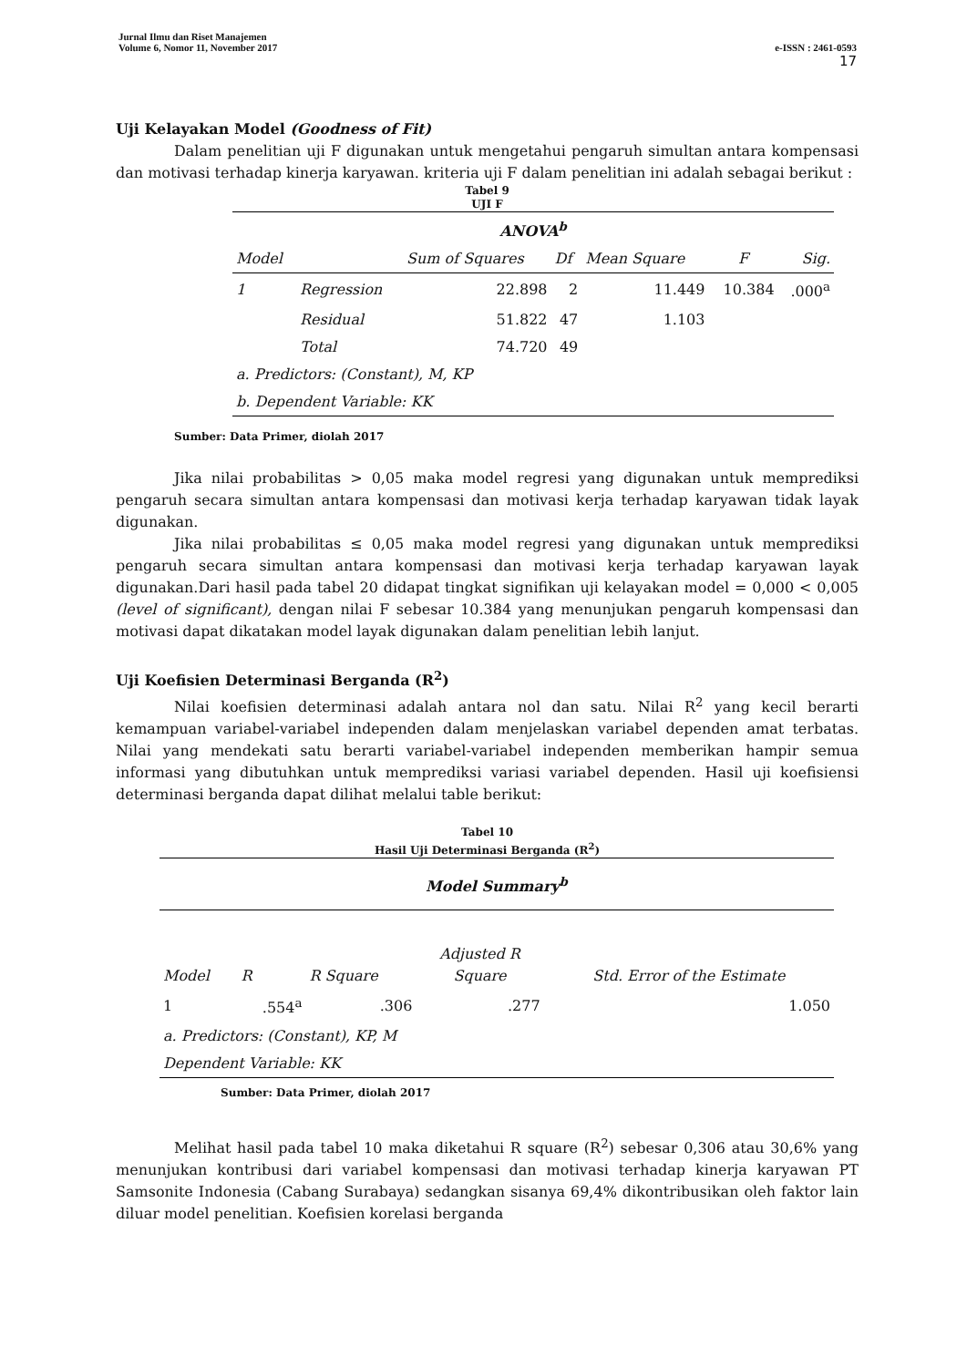e-ISSN : 2461-0593
17 Jurnal Ilmu dan Riset Manajemen
Volume 6, Nomor 11, November 2017
Uji Kelayakan Model (Goodness of Fit)
Dalam penelitian uji F digunakan untuk mengetahui pengaruh simultan antara kompensasi dan motivasi terhadap kinerja karyawan. kriteria uji F dalam penelitian ini adalah sebagai berikut :
Tabel 9
UJI F
| ANOVA<sup>b</sup> | | | | | | |
| Model | | Sum of Squares | Df | Mean Square | F | Sig. |
| 1 | Regression | 22.898 | 2 | 11.449 | 10.384 | .000<sup>a</sup> |
| | Residual | 51.822 | 47 | 1.103 | | |
| | Total | 74.720 | 49 | | | |
| a. Predictors: (Constant), M, KP | | | | | | |
| b. Dependent Variable: KK | | | | | | |
Sumber: Data Primer, diolah 2017
Jika nilai probabilitas > 0,05 maka model regresi yang digunakan untuk memprediksi pengaruh secara simultan antara kompensasi dan motivasi kerja terhadap karyawan tidak layak digunakan.
Jika nilai probabilitas ≤ 0,05 maka model regresi yang digunakan untuk memprediksi pengaruh secara simultan antara kompensasi dan motivasi kerja terhadap karyawan layak digunakan.Dari hasil pada tabel 20 didapat tingkat signifikan uji kelayakan model = 0,000 < 0,005 (level of significant), dengan nilai F sebesar 10.384 yang menunjukan pengaruh kompensasi dan motivasi dapat dikatakan model layak digunakan dalam penelitian lebih lanjut.
Uji Koefisien Determinasi Berganda (R<sup>2</sup>)
Nilai koefisien determinasi adalah antara nol dan satu. Nilai R<sup>2</sup> yang kecil berarti kemampuan variabel-variabel independen dalam menjelaskan variabel dependen amat terbatas. Nilai yang mendekati satu berarti variabel-variabel independen memberikan hampir semua informasi yang dibutuhkan untuk memprediksi variasi variabel dependen. Hasil uji koefisiensi determinasi berganda dapat dilihat melalui table berikut:
Tabel 10
Hasil Uji Determinasi Berganda (R<sup>2</sup>)
| Model Summary<sup>b</sup> | | | | |
| Model | R | R Square | Adjusted R Square | Std. Error of the Estimate |
| 1 | .554<sup>a</sup> | .306 | .277 | 1.050 |
| a. Predictors: (Constant), KP, M | | | | |
| Dependent Variable: KK | | | | |
Sumber: Data Primer, diolah 2017
Melihat hasil pada tabel 10 maka diketahui R square (R<sup>2</sup>) sebesar 0,306 atau 30,6% yang menunjukan kontribusi dari variabel kompensasi dan motivasi terhadap kinerja karyawan PT Samsonite Indonesia (Cabang Surabaya) sedangkan sisanya 69,4% dikontribusikan oleh faktor lain diluar model penelitian. Koefisien korelasi berganda